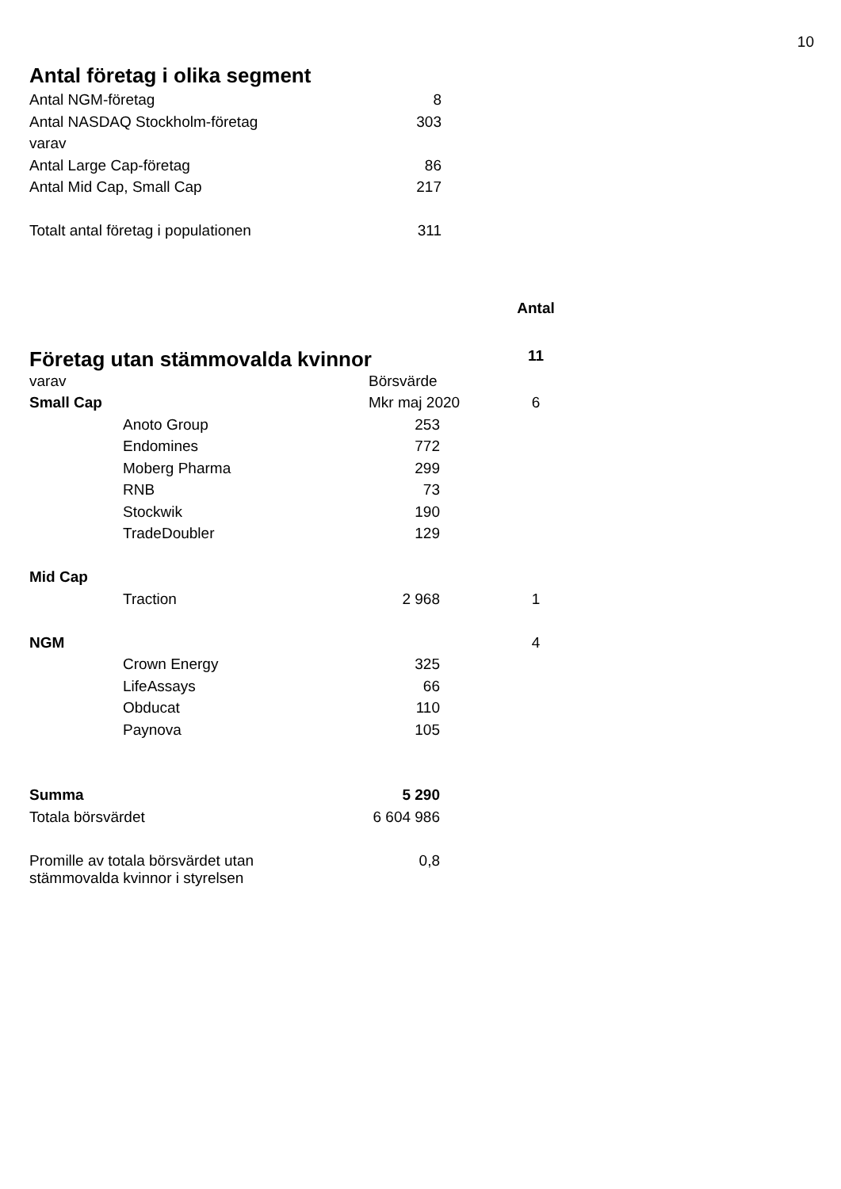10
Antal företag i olika segment
| Antal NGM-företag | 8 |
| Antal NASDAQ Stockholm-företag | 303 |
| varav | |
| Antal Large Cap-företag | 86 |
| Antal Mid Cap, Small Cap | 217 |
| Totalt antal företag i populationen | 311 |
| | | | Antal |
| Företag utan stämmovalda kvinnor | | | 11 |
| varav | | Börsvärde | |
| Small Cap | | Mkr maj 2020 | 6 |
| | Anoto Group | 253 | |
| | Endomines | 772 | |
| | Moberg Pharma | 299 | |
| | RNB | 73 | |
| | Stockwik | 190 | |
| | TradeDoubler | 129 | |
| Mid Cap | | | |
| | Traction | 2 968 | 1 |
| NGM | | | 4 |
| | Crown Energy | 325 | |
| | LifeAssays | 66 | |
| | Obducat | 110 | |
| | Paynova | 105 | |
| Summa | | 5 290 | |
| Totala börsvärdet | | 6 604 986 | |
| Promille av totala börsvärdet utan stämmovalda kvinnor i styrelsen | | 0,8 | |